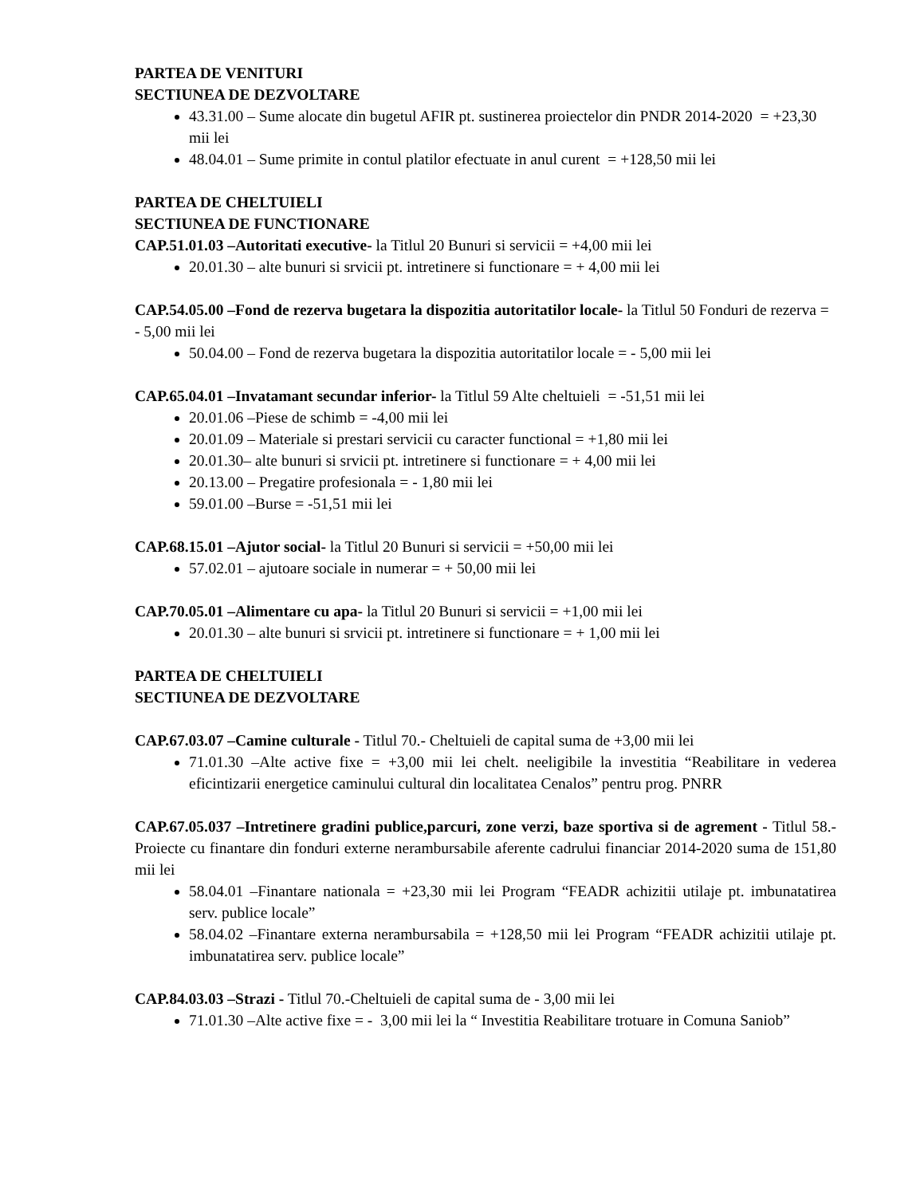PARTEA DE VENITURI
SECTIUNEA DE DEZVOLTARE
43.31.00 – Sume alocate din bugetul AFIR pt. sustinerea proiectelor din PNDR 2014-2020 = +23,30 mii lei
48.04.01 – Sume primite in contul platilor efectuate in anul curent = +128,50 mii lei
PARTEA DE CHELTUIELI
SECTIUNEA DE FUNCTIONARE
CAP.51.01.03 –Autoritati executive- la Titlul 20 Bunuri si servicii = +4,00 mii lei
20.01.30 – alte bunuri si srvicii pt. intretinere si functionare = + 4,00 mii lei
CAP.54.05.00 –Fond de rezerva bugetara la dispozitia autoritatilor locale- la Titlul 50 Fonduri de rezerva = - 5,00 mii lei
50.04.00 – Fond de rezerva bugetara la dispozitia autoritatilor locale = - 5,00 mii lei
CAP.65.04.01 –Invatamant secundar inferior- la Titlul 59 Alte cheltuieli = -51,51 mii lei
20.01.06 –Piese de schimb = -4,00 mii lei
20.01.09 – Materiale si prestari servicii cu caracter functional = +1,80 mii lei
20.01.30– alte bunuri si srvicii pt. intretinere si functionare = + 4,00 mii lei
20.13.00 – Pregatire profesionala = - 1,80 mii lei
59.01.00 –Burse = -51,51 mii lei
CAP.68.15.01 –Ajutor social- la Titlul 20 Bunuri si servicii = +50,00 mii lei
57.02.01 – ajutoare sociale in numerar = + 50,00 mii lei
CAP.70.05.01 –Alimentare cu apa- la Titlul 20 Bunuri si servicii = +1,00 mii lei
20.01.30 – alte bunuri si srvicii pt. intretinere si functionare = + 1,00 mii lei
PARTEA DE CHELTUIELI
SECTIUNEA DE DEZVOLTARE
CAP.67.03.07 –Camine culturale - Titlul 70.- Cheltuieli de capital suma de +3,00 mii lei
71.01.30 –Alte active fixe = +3,00 mii lei chelt. neeligibile la investitia “Reabilitare in vederea eficintizarii energetice caminului cultural din localitatea Cenalos” pentru prog. PNRR
CAP.67.05.037 –Intretinere gradini publice,parcuri, zone verzi, baze sportiva si de agrement - Titlul 58.- Proiecte cu finantare din fonduri externe nerambursabile aferente cadrului financiar 2014-2020 suma de 151,80 mii lei
58.04.01 –Finantare nationala = +23,30 mii lei Program “FEADR achizitii utilaje pt. imbunatatirea serv. publice locale”
58.04.02 –Finantare externa nerambursabila = +128,50 mii lei Program “FEADR achizitii utilaje pt. imbunatatirea serv. publice locale”
CAP.84.03.03 –Strazi - Titlul 70.-Cheltuieli de capital suma de - 3,00 mii lei
71.01.30 –Alte active fixe = - 3,00 mii lei la “ Investitia Reabilitare trotuare in Comuna Saniob”